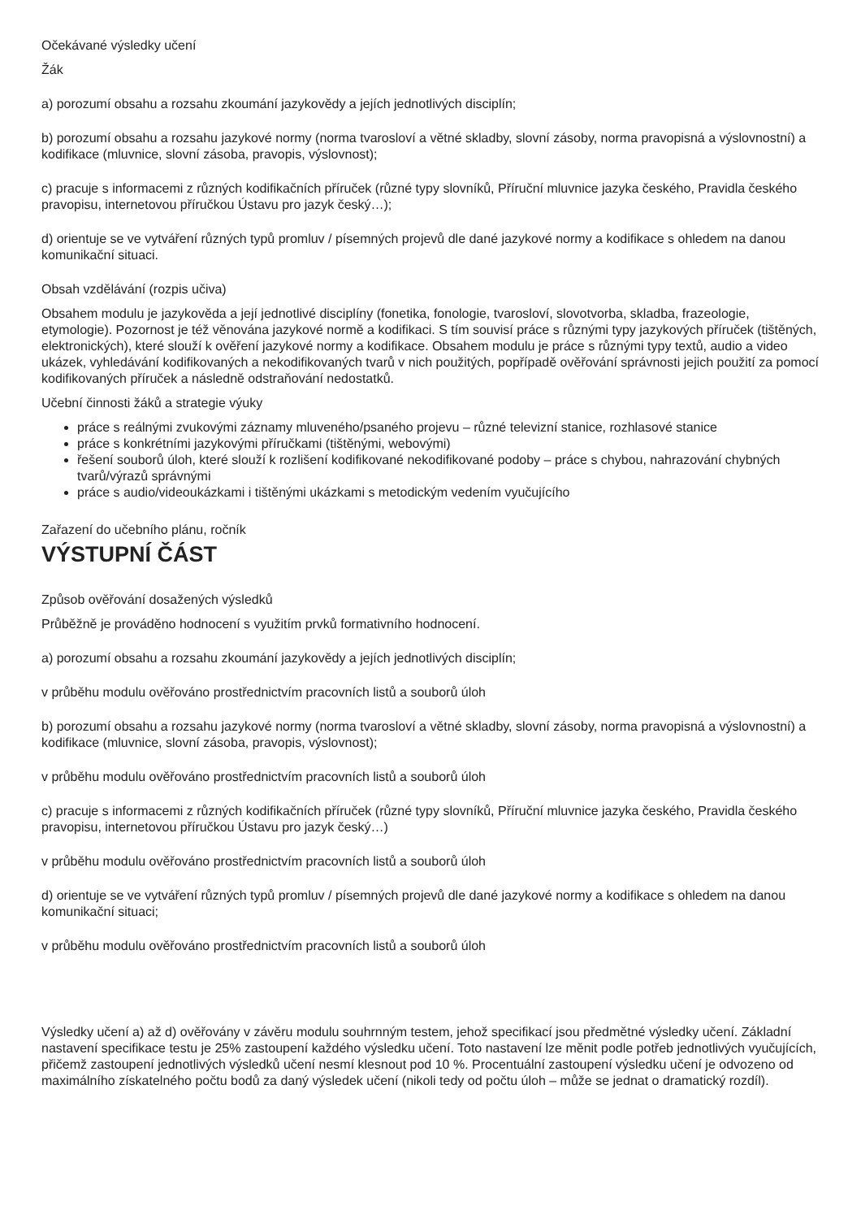Očekávané výsledky učení
Žák
a) porozumí obsahu a rozsahu zkoumání jazykovědy a jejích jednotlivých disciplín;
b) porozumí obsahu a rozsahu jazykové normy (norma tvarosloví a větné skladby, slovní zásoby, norma pravopisná a výslovnostní) a kodifikace (mluvnice, slovní zásoba, pravopis, výslovnost);
c) pracuje s informacemi z různých kodifikačních příruček (různé typy slovníků, Příruční mluvnice jazyka českého, Pravidla českého pravopisu, internetovou příručkou Ústavu pro jazyk český…);
d) orientuje se ve vytváření různých typů promluv / písemných projevů dle dané jazykové normy a kodifikace s ohledem na danou komunikační situaci.
Obsah vzdělávání (rozpis učiva)
Obsahem modulu je jazykověda a její jednotlivé disciplíny (fonetika, fonologie, tvarosloví, slovotvorba, skladba, frazeologie, etymologie). Pozornost je též věnována jazykové normě a kodifikaci. S tím souvisí práce s různými typy jazykových příruček (tištěných, elektronických), které slouží k ověření jazykové normy a kodifikace. Obsahem modulu je práce s různými typy textů, audio a video ukázek, vyhledávání kodifikovaných a nekodifikovaných tvarů v nich použitých, popřípadě ověřování správnosti jejich použití za pomocí kodifikovaných příruček a následně odstraňování nedostatků.
Učební činnosti žáků a strategie výuky
práce s reálnými zvukovými záznamy mluveného/psaného projevu – různé televizní stanice, rozhlasové stanice
práce s konkrétními jazykovými příručkami (tištěnými, webovými)
řešení souborů úloh, které slouží k rozlišení kodifikované nekodifikované podoby – práce s chybou, nahrazování chybných tvarů/výrazů správnými
práce s audio/videoukázkami i tištěnými ukázkami s metodickým vedením vyučujícího
Zařazení do učebního plánu, ročník
VÝSTUPNÍ ČÁST
Způsob ověřování dosažených výsledků
Průběžně je prováděno hodnocení s využitím prvků formativního hodnocení.
a) porozumí obsahu a rozsahu zkoumání jazykovědy a jejích jednotlivých disciplín;
v průběhu modulu ověřováno prostřednictvím pracovních listů a souborů úloh
b) porozumí obsahu a rozsahu jazykové normy (norma tvarosloví a větné skladby, slovní zásoby, norma pravopisná a výslovnostní) a kodifikace (mluvnice, slovní zásoba, pravopis, výslovnost);
v průběhu modulu ověřováno prostřednictvím pracovních listů a souborů úloh
c) pracuje s informacemi z různých kodifikačních příruček (různé typy slovníků, Příruční mluvnice jazyka českého, Pravidla českého pravopisu, internetovou příručkou Ústavu pro jazyk český…)
v průběhu modulu ověřováno prostřednictvím pracovních listů a souborů úloh
d) orientuje se ve vytváření různých typů promluv / písemných projevů dle dané jazykové normy a kodifikace s ohledem na danou komunikační situaci;
v průběhu modulu ověřováno prostřednictvím pracovních listů a souborů úloh
Výsledky učení a) až d) ověřovány v závěru modulu souhrnným testem, jehož specifikací jsou předmětné výsledky učení. Základní nastavení specifikace testu je 25% zastoupení každého výsledku učení. Toto nastavení lze měnit podle potřeb jednotlivých vyučujících, přičemž zastoupení jednotlivých výsledků učení nesmí klesnout pod 10 %. Procentuální zastoupení výsledku učení je odvozeno od maximálního získatelného počtu bodů za daný výsledek učení (nikoli tedy od počtu úloh – může se jednat o dramatický rozdíl).